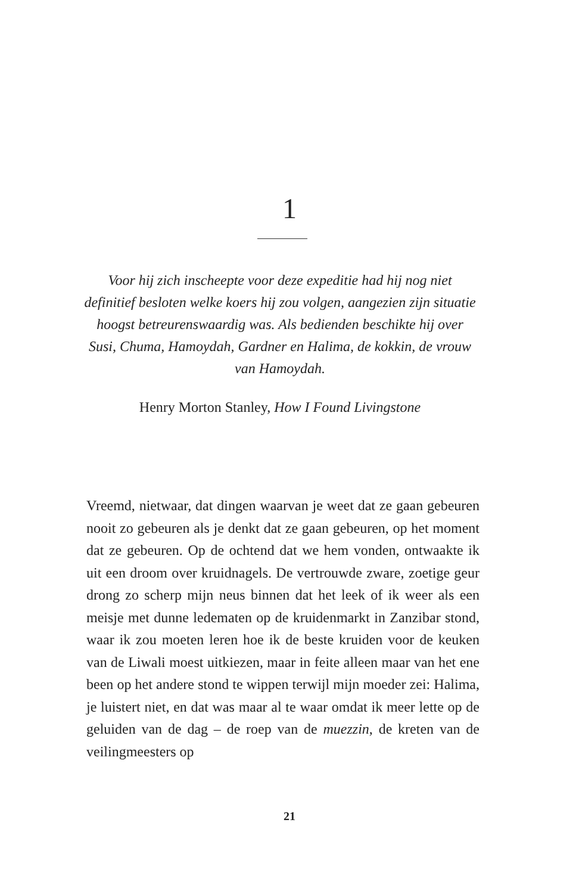1
Voor hij zich inscheepte voor deze expeditie had hij nog niet definitief besloten welke koers hij zou volgen, aangezien zijn situatie hoogst betreurenswaardig was. Als bedienden beschikte hij over Susi, Chuma, Hamoydah, Gardner en Halima, de kokkin, de vrouw van Hamoydah.
Henry Morton Stanley, How I Found Livingstone
Vreemd, nietwaar, dat dingen waarvan je weet dat ze gaan gebeuren nooit zo gebeuren als je denkt dat ze gaan gebeuren, op het moment dat ze gebeuren. Op de ochtend dat we hem vonden, ontwaakte ik uit een droom over kruidnagels. De vertrouwde zware, zoetige geur drong zo scherp mijn neus binnen dat het leek of ik weer als een meisje met dunne ledematen op de kruidenmarkt in Zanzibar stond, waar ik zou moeten leren hoe ik de beste kruiden voor de keuken van de Liwali moest uitkiezen, maar in feite alleen maar van het ene been op het andere stond te wippen terwijl mijn moeder zei: Halima, je luistert niet, en dat was maar al te waar omdat ik meer lette op de geluiden van de dag – de roep van de muezzin, de kreten van de veilingmeesters op
21